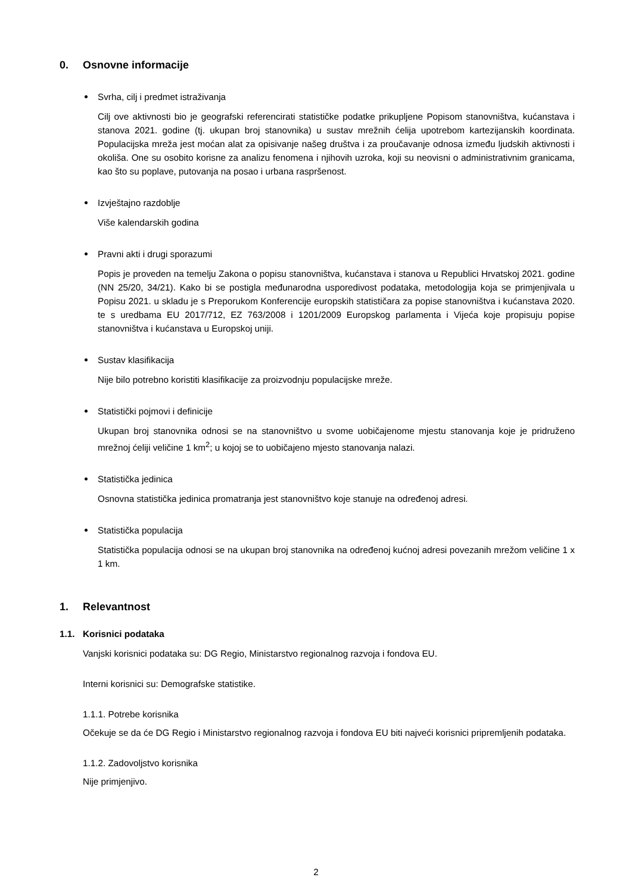0. Osnovne informacije
Svrha, cilj i predmet istraživanja
Cilj ove aktivnosti bio je geografski referencirati statističke podatke prikupljene Popisom stanovništva, kućanstava i stanova 2021. godine (tj. ukupan broj stanovnika) u sustav mrežnih ćelija upotrebom kartezijanskih koordinata. Populacijska mreža jest moćan alat za opisivanje našeg društva i za proučavanje odnosa između ljudskih aktivnosti i okoliša. One su osobito korisne za analizu fenomena i njihovih uzroka, koji su neovisni o administrativnim granicama, kao što su poplave, putovanja na posao i urbana raspršenost.
Izvještajno razdoblje
Više kalendarskih godina
Pravni akti i drugi sporazumi
Popis je proveden na temelju Zakona o popisu stanovništva, kućanstava i stanova u Republici Hrvatskoj 2021. godine (NN 25/20, 34/21). Kako bi se postigla međunarodna usporedivost podataka, metodologija koja se primjenjivala u Popisu 2021. u skladu je s Preporukom Konferencije europskih statističara za popise stanovništva i kućanstava 2020. te s uredbama EU 2017/712, EZ 763/2008 i 1201/2009 Europskog parlamenta i Vijeća koje propisuju popise stanovništva i kućanstava u Europskoj uniji.
Sustav klasifikacija
Nije bilo potrebno koristiti klasifikacije za proizvodnju populacijske mreže.
Statistički pojmovi i definicije
Ukupan broj stanovnika odnosi se na stanovništvo u svome uobičajenome mjestu stanovanja koje je pridruženo mrežnoj ćeliji veličine 1 km<sup>2</sup>; u kojoj se to uobičajeno mjesto stanovanja nalazi.
Statistička jedinica
Osnovna statistička jedinica promatranja jest stanovništvo koje stanuje na određenoj adresi.
Statistička populacija
Statistička populacija odnosi se na ukupan broj stanovnika na određenoj kućnoj adresi povezanih mrežom veličine 1 x 1 km.
1. Relevantnost
1.1. Korisnici podataka
Vanjski korisnici podataka su: DG Regio, Ministarstvo regionalnog razvoja i fondova EU.
Interni korisnici su: Demografske statistike.
1.1.1. Potrebe korisnika
Očekuje se da će DG Regio i Ministarstvo regionalnog razvoja i fondova EU biti najveći korisnici pripremljenih podataka.
1.1.2. Zadovoljstvo korisnika
Nije primjenjivo.
2